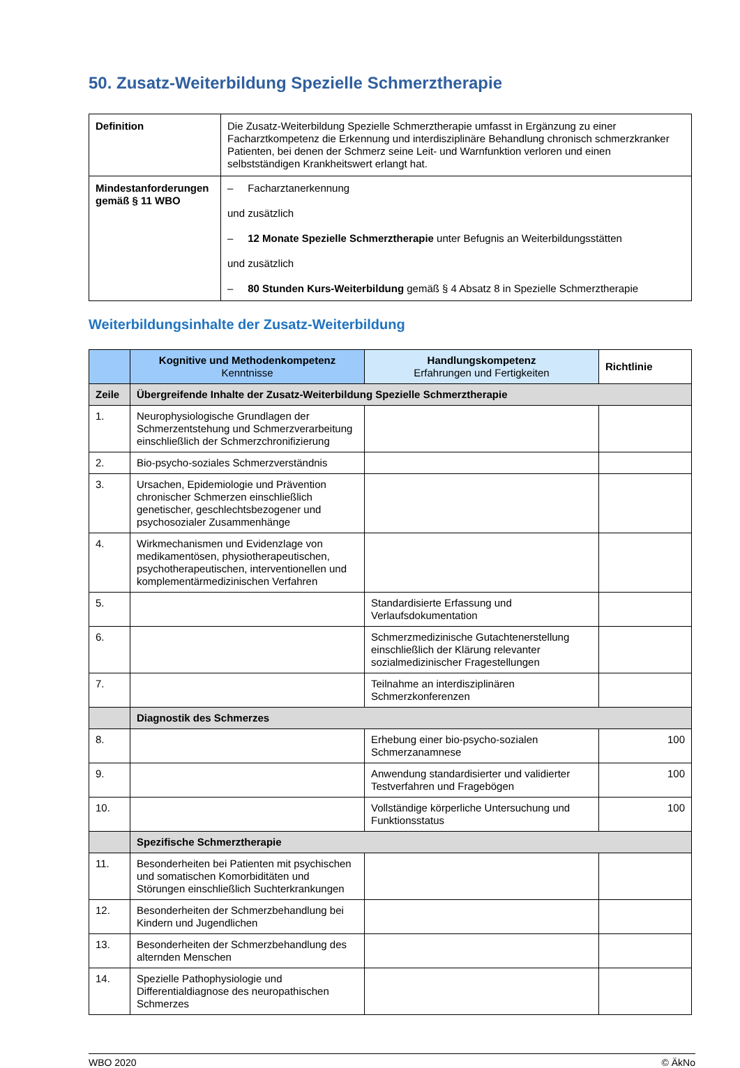50. Zusatz-Weiterbildung Spezielle Schmerztherapie
| Definition | Die Zusatz-Weiterbildung Spezielle Schmerztherapie umfasst in Ergänzung zu einer Facharztkompetenz die Erkennung und interdisziplinäre Behandlung chronisch schmerzkranker Patienten, bei denen der Schmerz seine Leit- und Warnfunktion verloren und einen selbstständigen Krankheitswert erlangt hat. |
| Mindestanforderungen gemäß § 11 WBO | – Facharztanerkennung und zusätzlich – 12 Monate Spezielle Schmerztherapie unter Befugnis an Weiterbildungsstätten und zusätzlich – 80 Stunden Kurs-Weiterbildung gemäß § 4 Absatz 8 in Spezielle Schmerztherapie |
Weiterbildungsinhalte der Zusatz-Weiterbildung
| | Kognitive und Methodenkompetenz Kenntnisse | Handlungskompetenz Erfahrungen und Fertigkeiten | Richtlinie |
| --- | --- | --- | --- |
| Zeile | Übergreifende Inhalte der Zusatz-Weiterbildung Spezielle Schmerztherapie | | |
| 1. | Neurophysiologische Grundlagen der Schmerzentstehung und Schmerzverarbeitung einschließlich der Schmerzchronifizierung | | |
| 2. | Bio-psycho-soziales Schmerzverständnis | | |
| 3. | Ursachen, Epidemiologie und Prävention chronischer Schmerzen einschließlich genetischer, geschlechtsbezogener und psychosozialer Zusammenhänge | | |
| 4. | Wirkmechanismen und Evidenzlage von medikamentösen, physiotherapeutischen, psychotherapeutischen, interventionellen und komplementärmedizinischen Verfahren | | |
| 5. | | Standardisierte Erfassung und Verlaufsdokumentation | |
| 6. | | Schmerzmedizinische Gutachtenerstellung einschließlich der Klärung relevanter sozialmedizinischer Fragestellungen | |
| 7. | | Teilnahme an interdisziplinären Schmerzkonferenzen | |
| | Diagnostik des Schmerzes | | |
| 8. | | Erhebung einer bio-psycho-sozialen Schmerzanamnese | 100 |
| 9. | | Anwendung standardisierter und validierter Testverfahren und Fragebögen | 100 |
| 10. | | Vollständige körperliche Untersuchung und Funktionsstatus | 100 |
| | Spezifische Schmerztherapie | | |
| 11. | Besonderheiten bei Patienten mit psychischen und somatischen Komorbiditäten und Störungen einschließlich Suchterkrankungen | | |
| 12. | Besonderheiten der Schmerzbehandlung bei Kindern und Jugendlichen | | |
| 13. | Besonderheiten der Schmerzbehandlung des alternden Menschen | | |
| 14. | Spezielle Pathophysiologie und Differentialdiagnose des neuropathischen Schmerzes | | |
WBO 2020 © ÄkNo